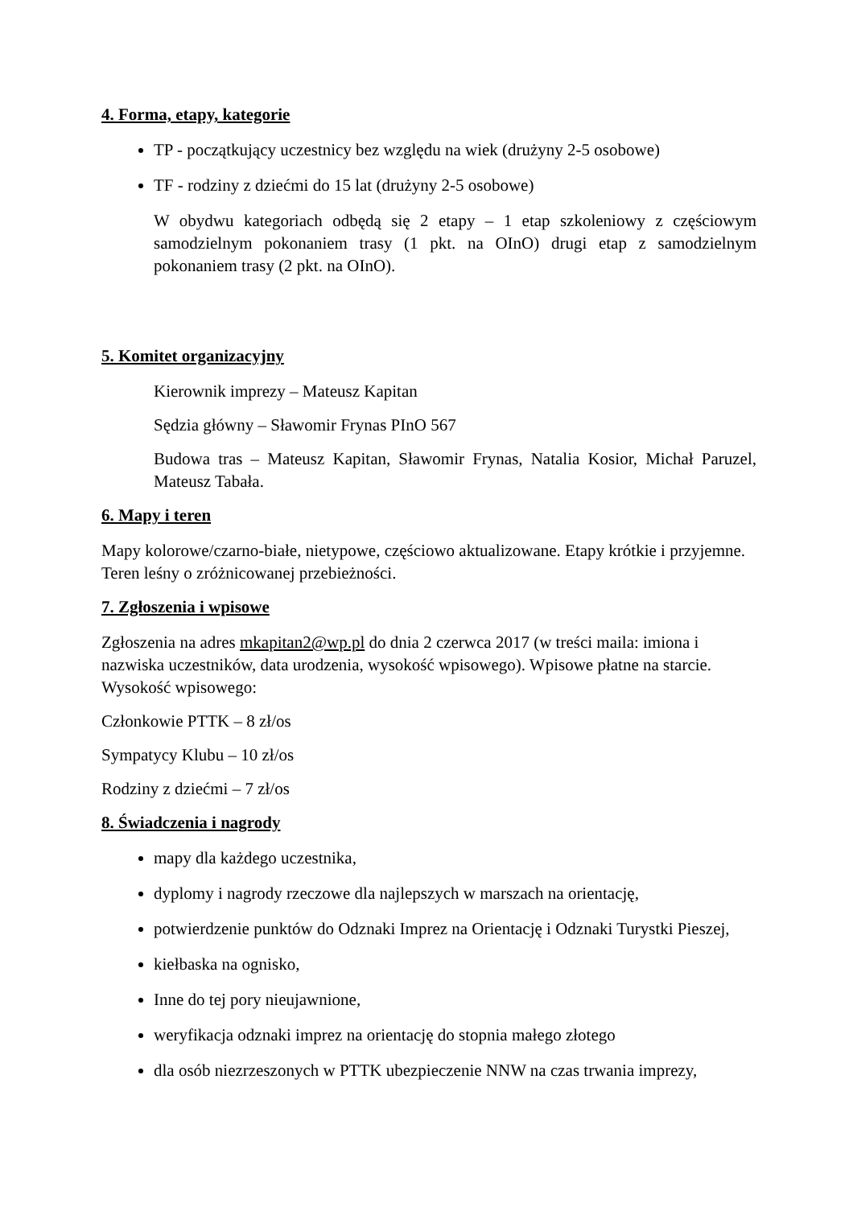4. Forma, etapy, kategorie
TP - początkujący uczestnicy bez względu na wiek (drużyny 2-5 osobowe)
TF - rodziny z dziećmi do 15 lat (drużyny 2-5 osobowe)
W obydwu kategoriach odbędą się 2 etapy – 1 etap szkoleniowy z częściowym samodzielnym pokonaniem trasy (1 pkt. na OInO) drugi etap z samodzielnym pokonaniem trasy (2 pkt. na OInO).
5. Komitet organizacyjny
Kierownik imprezy – Mateusz Kapitan
Sędzia główny – Sławomir Frynas PInO 567
Budowa tras – Mateusz Kapitan, Sławomir Frynas, Natalia Kosior, Michał Paruzel, Mateusz Tabała.
6. Mapy i teren
Mapy kolorowe/czarno-białe, nietypowe, częściowo aktualizowane. Etapy krótkie i przyjemne. Teren leśny o zróżnicowanej przebieżności.
7. Zgłoszenia i wpisowe
Zgłoszenia na adres mkapitan2@wp.pl do dnia 2 czerwca 2017 (w treści maila: imiona i nazwiska uczestników, data urodzenia, wysokość wpisowego). Wpisowe płatne na starcie. Wysokość wpisowego:
Członkowie PTTK – 8 zł/os
Sympatycy Klubu – 10 zł/os
Rodziny z dziećmi – 7 zł/os
8. Świadczenia i nagrody
mapy dla każdego uczestnika,
dyplomy i nagrody rzeczowe dla najlepszych w marszach na orientację,
potwierdzenie punktów do Odznaki Imprez na Orientację i Odznaki Turystki Pieszej,
kiełbaska na ognisko,
Inne do tej pory nieujawnione,
weryfikacja odznaki imprez na orientację do stopnia małego złotego
dla osób niezrzeszonych w PTTK ubezpieczenie NNW na czas trwania imprezy,